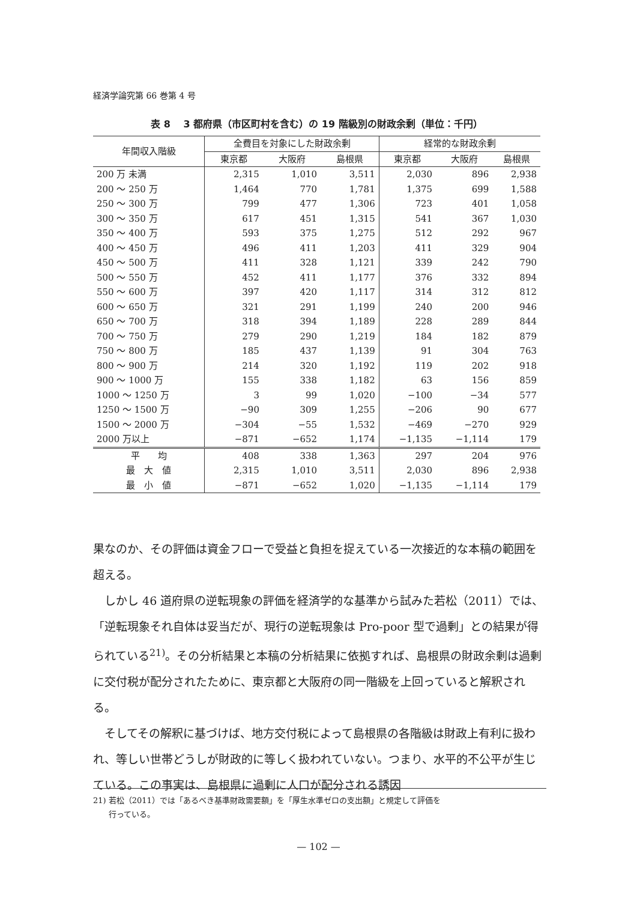経済学論究第 66 巻第 4 号
表 8　 3 都府県（市区町村を含む）の 19 階級別の財政余剰（単位：千円）
| 年間収入階級 | 全費目を対象にした財政余剰 | | | 経常的な財政余剰 | | |
| --- | --- | --- | --- | --- | --- | --- |
| | 東京都 | 大阪府 | 島根県 | 東京都 | 大阪府 | 島根県 |
| 200 万 未満 | 2,315 | 1,010 | 3,511 | 2,030 | 896 | 2,938 |
| 200 ～ 250 万 | 1,464 | 770 | 1,781 | 1,375 | 699 | 1,588 |
| 250 ～ 300 万 | 799 | 477 | 1,306 | 723 | 401 | 1,058 |
| 300 ～ 350 万 | 617 | 451 | 1,315 | 541 | 367 | 1,030 |
| 350 ～ 400 万 | 593 | 375 | 1,275 | 512 | 292 | 967 |
| 400 ～ 450 万 | 496 | 411 | 1,203 | 411 | 329 | 904 |
| 450 ～ 500 万 | 411 | 328 | 1,121 | 339 | 242 | 790 |
| 500 ～ 550 万 | 452 | 411 | 1,177 | 376 | 332 | 894 |
| 550 ～ 600 万 | 397 | 420 | 1,117 | 314 | 312 | 812 |
| 600 ～ 650 万 | 321 | 291 | 1,199 | 240 | 200 | 946 |
| 650 ～ 700 万 | 318 | 394 | 1,189 | 228 | 289 | 844 |
| 700 ～ 750 万 | 279 | 290 | 1,219 | 184 | 182 | 879 |
| 750 ～ 800 万 | 185 | 437 | 1,139 | 91 | 304 | 763 |
| 800 ～ 900 万 | 214 | 320 | 1,192 | 119 | 202 | 918 |
| 900 ～ 1000 万 | 155 | 338 | 1,182 | 63 | 156 | 859 |
| 1000 ～ 1250 万 | 3 | 99 | 1,020 | −100 | −34 | 577 |
| 1250 ～ 1500 万 | −90 | 309 | 1,255 | −206 | 90 | 677 |
| 1500 ～ 2000 万 | −304 | −55 | 1,532 | −469 | −270 | 929 |
| 2000 万以上 | −871 | −652 | 1,174 | −1,135 | −1,114 | 179 |
| 平 均 | 408 | 338 | 1,363 | 297 | 204 | 976 |
| 最 大 値 | 2,315 | 1,010 | 3,511 | 2,030 | 896 | 2,938 |
| 最 小 値 | −871 | −652 | 1,020 | −1,135 | −1,114 | 179 |
果なのか、その評価は資金フローで受益と負担を捉えている一次接近的な本稿の範囲を超える。
　しかし 46 道府県の逆転現象の評価を経済学的な基準から試みた若松（2011）では、「逆転現象それ自体は妥当だが、現行の逆転現象は Pro-poor 型で過剰」との結果が得られている<sup>21)</sup>。その分析結果と本稿の分析結果に依拠すれば、島根県の財政余剰は過剰に交付税が配分されたために、東京都と大阪府の同一階級を上回っていると解釈される。
　そしてその解釈に基づけば、地方交付税によって島根県の各階級は財政上有利に扱われ、等しい世帯どうしが財政的に等しく扱われていない。つまり、水平的不公平が生じている。この事実は、島根県に過剰に人口が配分される誘因
21) 若松（2011）では「あるべき基準財政需要額」を「厚生水準ゼロの支出額」と規定して評価を
　　行っている。
— 102 —